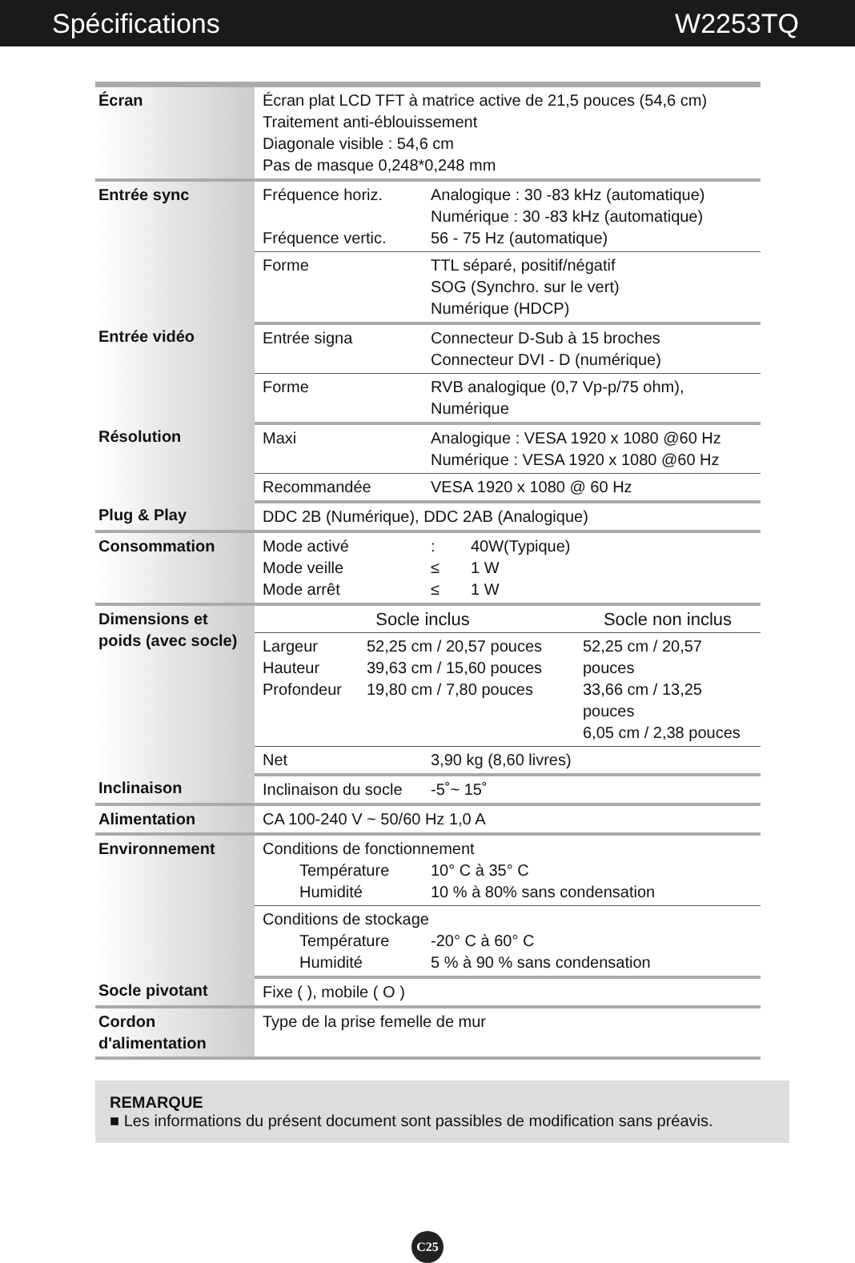Spécifications W2253TQ
| Écran | Écran plat LCD TFT à matrice active de 21,5 pouces (54,6 cm) Traitement anti-éblouissement Diagonale visible : 54,6 cm Pas de masque 0,248*0,248 mm |
| Entrée sync | Fréquence horiz. Analogique : 30 -83 kHz (automatique) Numérique : 30 -83 kHz (automatique) Fréquence vertic. 56 - 75 Hz (automatique) |
| | Forme TTL séparé, positif/négatif SOG (Synchro. sur le vert) Numérique (HDCP) |
| Entrée vidéo | Entrée signa Connecteur D-Sub à 15 broches Connecteur DVI - D (numérique) |
| | Forme RVB analogique (0,7 Vp-p/75 ohm), Numérique |
| Résolution | Maxi Analogique : VESA 1920 x 1080 @60 Hz Numérique : VESA 1920 x 1080 @60 Hz |
| | Recommandée VESA 1920 x 1080 @ 60 Hz |
| Plug & Play | DDC 2B (Numérique), DDC 2AB (Analogique) |
| Consommation | Mode activé : 40W(Typique) Mode veille ≤ 1 W Mode arrêt ≤ 1 W |
| Dimensions et poids (avec socle) | Socle inclus Socle non inclus |
| | Largeur Hauteur Profondeur 52,25 cm / 20,57 pouces 39,63 cm / 15,60 pouces 19,80 cm / 7,80 pouces 52,25 cm / 20,57 pouces 33,66 cm / 13,25 pouces 6,05 cm / 2,38 pouces |
| | Net 3,90 kg (8,60 livres) |
| Inclinaison | Inclinaison du socle -5˚~ 15˚ |
| Alimentation | CA 100-240 V ~ 50/60 Hz 1,0 A |
| Environnement | Conditions de fonctionnement Température 10° C à 35° C Humidité 10 % à 80% sans condensation |
| | Conditions de stockage Température -20° C à 60° C Humidité 5 % à 90 % sans condensation |
| Socle pivotant | Fixe ( ), mobile ( O ) |
| Cordon d'alimentation | Type de la prise femelle de mur |
REMARQUE
■ Les informations du présent document sont passibles de modification sans préavis.
C25